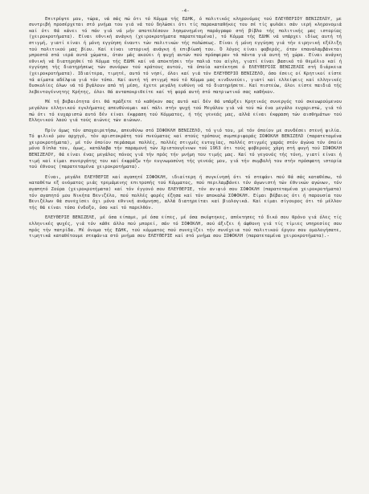-4-
Επιτρέψτε μου, τώρα, νά σάς πώ ότι τό Κόμμα τής ΕΔΗΚ, ό πολιτικός κληρονόμος τού ΕΛΕΥΘΕΡΙΟΥ ΒΕΝΙΖΕΛΟΥ, με συντριβή προσέρχεται στό μνήμα του γιά νά τού δηλώσει ότι τίς παρακαταθήκες του σέ τίς φυλάει σάν ιερή κληρονομιά καί ότι θά κάνει τό πάν γιά νά μήν αποτελέσουν λησμονημένη παράγραφο στή βίβλο τής πολιτικής μας ιστορίας (χειροκροτήματα). Είναι εθνική ανάγκη (χειροκροτήματα παρατεταμένα), τό Κόμμα τής ΕΔΗΚ νά υπάρχει ιδίως αυτή τή στιγμή, γιατί είναι ή μόνη εγγύηση έναντι τών πολιτικών τής πολώσεως. Είναι ή μόνη εγγύηση γιά τήν ειρηνική εξέλιξη τού πολιτικού μας βίου. Καί είναι ιστορική ανάγκη ή επιβίωσή του. Ό λόγος είναι φοβερός, όταν επαναλαμβάνεται μπροστά στά ιερά αυτά χώματα, όταν μάς ακούει ή ψυχή αυτών πού πρόσφεραν τά πάντα γιά αυτή τή χώρα. Είναι ανάγκη εθνική νά διατηρηθεί τό Κόμμα τής ΕΔΗΚ καί νά αποκτήσει τήν παλιά του αίγλη, γιατί είναι βασικό τό θεμέλιο καί ή εγγύηση τής διατηρήσεως τών συνόρων τού κράτους αυτού, τά όποία κατέκτησε ό ΕΛΕΥΘΕΡΙΟΣ ΒΕΝΙΖΕΛΟΣ στή διάρκεια (χειροκροτήματα). Ιδιαίτερα, τιμητέ, αυτό τό νησί, όλοι καί γιά τόν ΕΛΕΥΘΕΡΙΟ ΒΕΝΙΖΕΛΟ, όσο έσεις οί Κρητικοί είστε τά αίματα αδέλφια γιά τόν τόπο. Καί αυτή τή στιγμή πού τό Κόμμα μας κινδυνεύει, γιατί καί ελλείψεις καί ελληνικές δυσκολίες όλων νά τό βγάλουν από τή μέση, έχετε μεγάλη ευθύνη νά τό διατηρήσετε. Καί πιστεύω, όλοι είστε παιδιά τής λεβεντογέννητης Κρήτης, όλοι θά ανταποκριθείτε καί τή φορά αυτή στό πατριωτικό σας καθήκον.
Μέ τή βεβαιότητα ότι θά πράξετε τό καθήκον σας αυτό καί δέν θά υπάρξει Κρητικός συνεργός τού σκευωρούμενου μεγάλου ελληνικού εγκλήματος απευθύνομαι καί πάλι στήν ψυχή τού Μεγάλου γιά νά τού πώ ένα μεγάλο ευχαριστώ, γιά τό πώ ότι τό ευχαριστώ αυτό δέν είναι έκφραση τού Κόμματος, ή τής γενεάς μας, αλλά είναι έκφραση τών αισθημάτων τού Ελληνικού λαού γιά τούς αιώνες τών αιώνων.
Πρίν όμως τόν αποχαιρετήσω, απευθύνω στό ΣΟΦΟΚΛΗ ΒΕΝΙΖΕΛΟ, τό γιό του, μέ τόν όποίον με συνδέσει στενή φιλία. Τό φιλικό μου αρχηγό, τόν αριστοκράτη τού πνεύματος καί στούς τρόπους συμπεριφοράς ΣΟΦΟΚΛΗ ΒΕΝΙΖΕΛΟ (παρατεταμένα χειροκροτήματα), μέ τόν όποίον περάσαμε πολλές, πολλές στιγμές ευτυχίας, πολλές στιγμές χαράς στόν άγώνα τόν όποίο μόνο δίπλα του, όμως, κατάλαβα τήν παραμονή τών Χριστουγέννων τού 1963 ότι τούς φοβερούς χάρη στή φυγή τού ΣΟΦΟΚΛΗ ΒΕΝΙΖΕΛΟΥ, θά είναι ένας μεγάλος πόνος γιά τήν πρός τήν μνήμη του τιμής μας. Καί τό γεγονός τής τόνη, γιατί είναι ή τιμή καί είμαι συνεργάτης του καί έκφράζω τήν ευγνωμοσύνη τής γενεάς μου, γιά τήν συμβολή του στήν πρόσφατη ιστορία τού έθνους (παρατεταμένα χειροκροτήματα).
Είναι, μεγάλε ΕΛΕΥΘΕΡΙΕ καί αγαπητέ ΣΟΦΟΚΛΗ, ιδιαίτερη ή συγκίνησή ότι τό στεφάνι πού θά σάς καταθέσω, τό καταθέτω εξ ονόματος μιάς τρεμάμενης επιτροπής τού Κόμματος, πού περιλαμβάνει τόν άγωνιστή τών έθνικών αγώνων, τόν αγαπητό Ζούρα (χειροκροτήματα) καί τόν έγγονό σου ΕΛΕΥΘΕΡΙΕ, τόν ανιψιό σου ΣΟΦΟΚΛΗ (παρατεταμένα χειροκροτήματα) τόν αγαπητό μου Νικήτα Βενιζέλο, πού πολλές φορές έζησα καί τόν αποκαλώ ΣΟΦΟΚΛΗ. Είμαι βέβαιος ότι ή παρουσία του Βενιζέλων θά συνεχίσει όχι μόνο εθνική ανάμνηση, αλλά διατηρείται καί βιολογικά. Καί είμαι σίγουρος ότι τό μέλλον τής θά είναι τόσο ένδοξο, όσο καί τό παρελθόν.
ΕΛΕΥΘΕΡΙΕ ΒΕΝΙΖΕΛΕ, μέ όσα είπαμε, μέ όσα είπες, μέ όσα σκέφτηκες, απέκτησες τό δικό σου θρόνο γιά όλες τίς ελληνικές ψυχές, γιά τόν κάθε άλλο πού μπορεί, σάν τό ΣΟΦΟΚΛΗ, σού άξιζει ή άφθονη γιά τίς τίμιες υπηρεσίες σου πρός τήν πατρίδα. Μέ όνομα τής ΕΔΗΚ, τού κόμματος πού συνεχίζει τήν συνέχεια τού πολιτικού έργου σου ομολογήσατε, τιμητικά καταθέτουμε στεφάνια στό μνήμα σου ΕΛΕΥΘΕΡΙΕ καί στό μνήμα σου ΣΟΦΟΚΛΗ (παρατεταμένα χειροκροτήματα).-